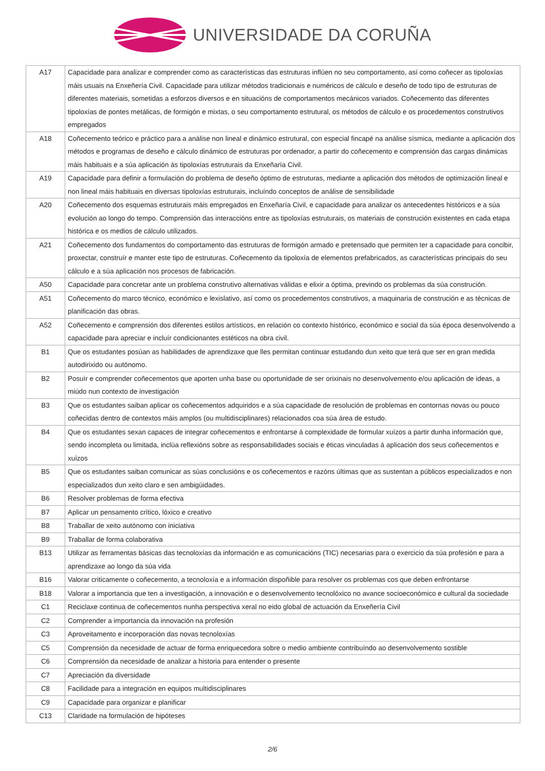UNIVERSIDADE DA CORUÑA
| A17 | Capacidade para analizar e comprender como as características das estruturas inflúen no seu comportamento, así como coñecer as tipoloxías máis usuais na Enxeñería Civil. Capacidade para utilizar métodos tradicionais e numéricos de cálculo e deseño de todo tipo de estruturas de diferentes materiais, sometidas a esforzos diversos e en situacións de comportamentos mecánicos variados. Coñecemento das diferentes tipoloxías de pontes metálicas, de formigón e mixtas, o seu comportamento estrutural, os métodos de cálculo e os procedementos construtivos empregados |
| A18 | Coñecemento teórico e práctico para a análise non lineal e dinámico estrutural, con especial fincapé na análise sísmica, mediante a aplicación dos métodos e programas de deseño e cálculo dinámico de estruturas por ordenador, a partir do coñecemento e comprensión das cargas dinámicas máis habituais e a súa aplicación ás tipoloxías estruturais da Enxeñaría Civil. |
| A19 | Capacidade para definir a formulación do problema de deseño óptimo de estruturas, mediante a aplicación dos métodos de optimización lineal e non lineal máis habituais en diversas tipoloxías estruturais, incluíndo conceptos de análise de sensibilidade |
| A20 | Coñecemento dos esquemas estruturais máis empregados en Enxeñaría Civil, e capacidade para analizar os antecedentes históricos e a súa evolución ao longo do tempo. Comprensión das interaccións entre as tipoloxías estruturais, os materiais de construción existentes en cada etapa histórica e os medios de cálculo utilizados. |
| A21 | Coñecemento dos fundamentos do comportamento das estruturas de formigón armado e pretensado que permiten ter a capacidade para concibir, proxectar, construír e manter este tipo de estruturas. Coñecemento da tipoloxía de elementos prefabricados, as características principais do seu cálculo e a súa aplicación nos procesos de fabricación. |
| A50 | Capacidade para concretar ante un problema construtivo alternativas válidas e elixir a óptima, previndo os problemas da súa construción. |
| A51 | Coñecemento do marco técnico, económico e lexislativo, así como os procedementos construtivos, a maquinaria de construción e as técnicas de planificación das obras. |
| A52 | Coñecemento e comprensión dos diferentes estilos artísticos, en relación co contexto histórico, económico e social da súa época desenvolvendo a capacidade para apreciar e incluír condicionantes estéticos na obra civil. |
| B1 | Que os estudantes posúan as habilidades de aprendizaxe que lles permitan continuar estudando dun xeito que terá que ser en gran medida autodirixido ou autónomo. |
| B2 | Posuír e comprender coñecementos que aporten unha base ou oportunidade de ser orixinais no desenvolvemento e/ou aplicación de ideas, a miúdo nun contexto de investigación |
| B3 | Que os estudantes saiban aplicar os coñecementos adquiridos e a súa capacidade de resolución de problemas en contornas novas ou pouco coñecidas dentro de contextos máis amplos (ou multidisciplinares) relacionados coa súa área de estudo. |
| B4 | Que os estudantes sexan capaces de integrar coñecementos e enfrontarse á complexidade de formular xuízos a partir dunha información que, sendo incompleta ou limitada, inclúa reflexións sobre as responsabilidades sociais e éticas vinculadas á aplicación dos seus coñecementos e xuízos |
| B5 | Que os estudantes saiban comunicar as súas conclusións e os coñecementos e razóns últimas que as sustentan a públicos especializados e non especializados dun xeito claro e sen ambigüidades. |
| B6 | Resolver problemas de forma efectiva |
| B7 | Aplicar un pensamento crítico, lóxico e creativo |
| B8 | Traballar de xeito autónomo con iniciativa |
| B9 | Traballar de forma colaborativa |
| B13 | Utilizar as ferramentas básicas das tecnoloxías da información e as comunicacións (TIC) necesarias para o exercicio da súa profesión e para a aprendizaxe ao longo da súa vida |
| B16 | Valorar criticamente o coñecemento, a tecnoloxía e a información dispoñible para resolver os problemas cos que deben enfrontarse |
| B18 | Valorar a importancia que ten a investigación, a innovación e o desenvolvemento tecnolóxico no avance socioeconómico e cultural da sociedade |
| C1 | Reciclaxe continua de coñecementos nunha perspectiva xeral no eido global de actuación da Enxeñería Civil |
| C2 | Comprender a importancia da innovación na profesión |
| C3 | Aproveitamento e incorporación das novas tecnoloxías |
| C5 | Comprensión da necesidade de actuar de forma enriquecedora sobre o medio ambiente contribuíndo ao desenvolvemento sostible |
| C6 | Comprensión da necesidade de analizar a historia para entender o presente |
| C7 | Apreciación da diversidade |
| C8 | Facilidade para a integración en equipos multidisciplinares |
| C9 | Capacidade para organizar e planificar |
| C13 | Claridade na formulación de hipóteses |
2/6